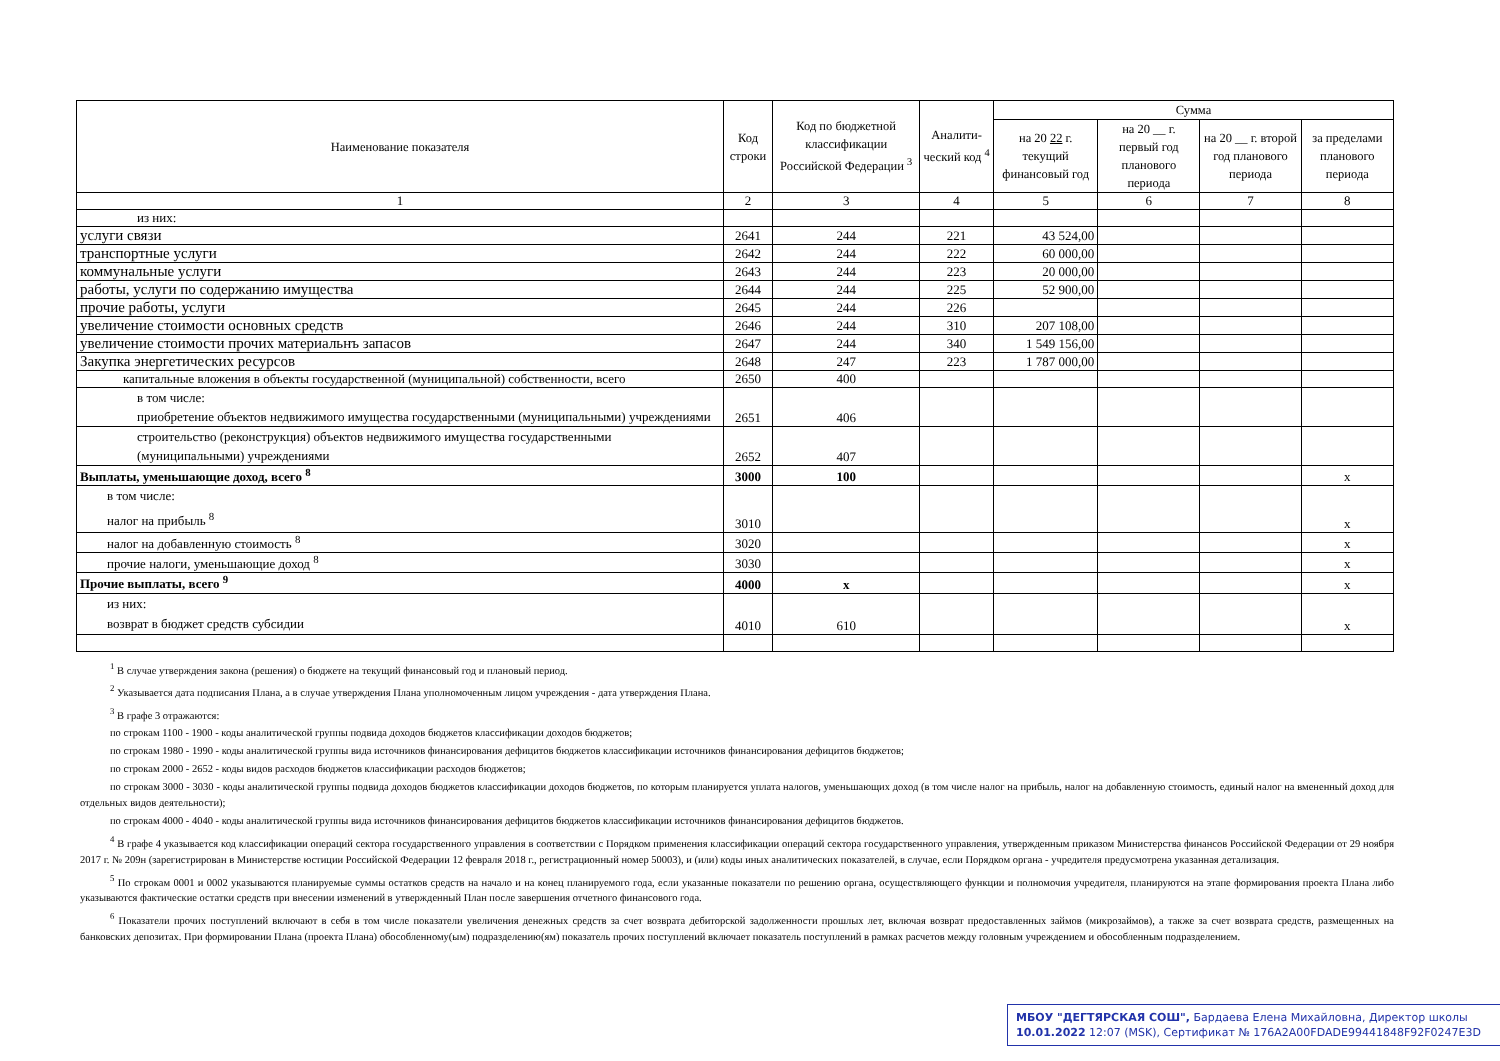| Наименование показателя | Код строки | Код по бюджетной классификации Российской Федерации <sup>3</sup> | Аналити-ческий код <sup>4</sup> | Сумма | | | |
| --- | --- | --- | --- | --- | --- | --- | --- |
| | | | | на 20 22 г. текущий финансовый год | на 20 __ г. первый год планового периода | на 20 __ г. второй год планового периода | за пределами планового периода |
| 1 | 2 | 3 | 4 | 5 | 6 | 7 | 8 |
| из них: | | | | | | | |
| услуги связи | 2641 | 244 | 221 | 43 524,00 | | | |
| транспортные услуги | 2642 | 244 | 222 | 60 000,00 | | | |
| коммунальные услуги | 2643 | 244 | 223 | 20 000,00 | | | |
| работы, услуги по содержанию имущества | 2644 | 244 | 225 | 52 900,00 | | | |
| прочие работы, услуги | 2645 | 244 | 226 | | | | |
| увеличение стоимости основных средств | 2646 | 244 | 310 | 207 108,00 | | | |
| увеличение стоимости прочих материальнъ запасов | 2647 | 244 | 340 | 1 549 156,00 | | | |
| Закупка энергетических ресурсов | 2648 | 247 | 223 | 1 787 000,00 | | | |
| капитальные вложения в объекты государственной (муниципальной) собственности, всего | 2650 | 400 | | | | | |
| в том числе: приобретение объектов недвижимого имущества государственными (муниципальными) учреждениями | 2651 | 406 | | | | | |
| строительство (реконструкция) объектов недвижимого имущества государственными (муниципальными) учреждениями | 2652 | 407 | | | | | |
| Выплаты, уменьшающие доход, всего <sup>8</sup> | 3000 | 100 | | | | | x |
| в том числе: налог на прибыль <sup>8</sup> | 3010 | | | | | | x |
| налог на добавленную стоимость <sup>8</sup> | 3020 | | | | | | x |
| прочие налоги, уменьшающие доход <sup>8</sup> | 3030 | | | | | | x |
| Прочие выплаты, всего <sup>9</sup> | 4000 | x | | | | | x |
| из них: возврат в бюджет средств субсидии | 4010 | 610 | | | | | x |
<sup>1</sup> В случае утверждения закона (решения) о бюджете на текущий финансовый год и плановый период.
<sup>2</sup> Указывается дата подписания Плана, а в случае утверждения Плана уполномоченным лицом учреждения - дата утверждения Плана.
<sup>3</sup> В графе 3 отражаются:
по строкам 1100 - 1900 - коды аналитической группы подвида доходов бюджетов классификации доходов бюджетов;
по строкам 1980 - 1990 - коды аналитической группы вида источников финансирования дефицитов бюджетов классификации источников финансирования дефицитов бюджетов;
по строкам 2000 - 2652 - коды видов расходов бюджетов классификации расходов бюджетов;
по строкам 3000 - 3030 - коды аналитической группы подвида доходов бюджетов классификации доходов бюджетов, по которым планируется уплата налогов, уменьшающих доход (в том числе налог на прибыль, налог на добавленную стоимость, единый налог на вмененный доход для отдельных видов деятельности);
по строкам 4000 - 4040 - коды аналитической группы вида источников финансирования дефицитов бюджетов классификации источников финансирования дефицитов бюджетов.
<sup>4</sup> В графе 4 указывается код классификации операций сектора государственного управления в соответствии с Порядком применения классификации операций сектора государственного управления, утвержденным приказом Министерства финансов Российской Федерации от 29 ноября 2017 г. № 209н (зарегистрирован в Министерстве юстиции Российской Федерации 12 февраля 2018 г., регистрационный номер 50003), и (или) коды иных аналитических показателей, в случае, если Порядком органа - учредителя предусмотрена указанная детализация.
<sup>5</sup> По строкам 0001 и 0002 указываются планируемые суммы остатков средств на начало и на конец планируемого года, если указанные показатели по решению органа, осуществляющего функции и полномочия учредителя, планируются на этапе формирования проекта Плана либо указываются фактические остатки средств при внесении изменений в утвержденный План после завершения отчетного финансового года.
<sup>6</sup> Показатели прочих поступлений включают в себя в том числе показатели увеличения денежных средств за счет возврата дебиторской задолженности прошлых лет, включая возврат предоставленных займов (микрозаймов), а также за счет возврата средств, размещенных на банковских депозитах. При формировании Плана (проекта Плана) обособленному(ым) подразделению(ям) показатель прочих поступлений включает показатель поступлений в рамках расчетов между головным учреждением и обособленным подразделением.
МБОУ "ДЕГТЯРСКАЯ СОШ", Бардаева Елена Михайловна, Директор школы
10.01.2022 12:07 (MSK), Сертификат № 176A2A00FDADE99441848F92F0247E3D